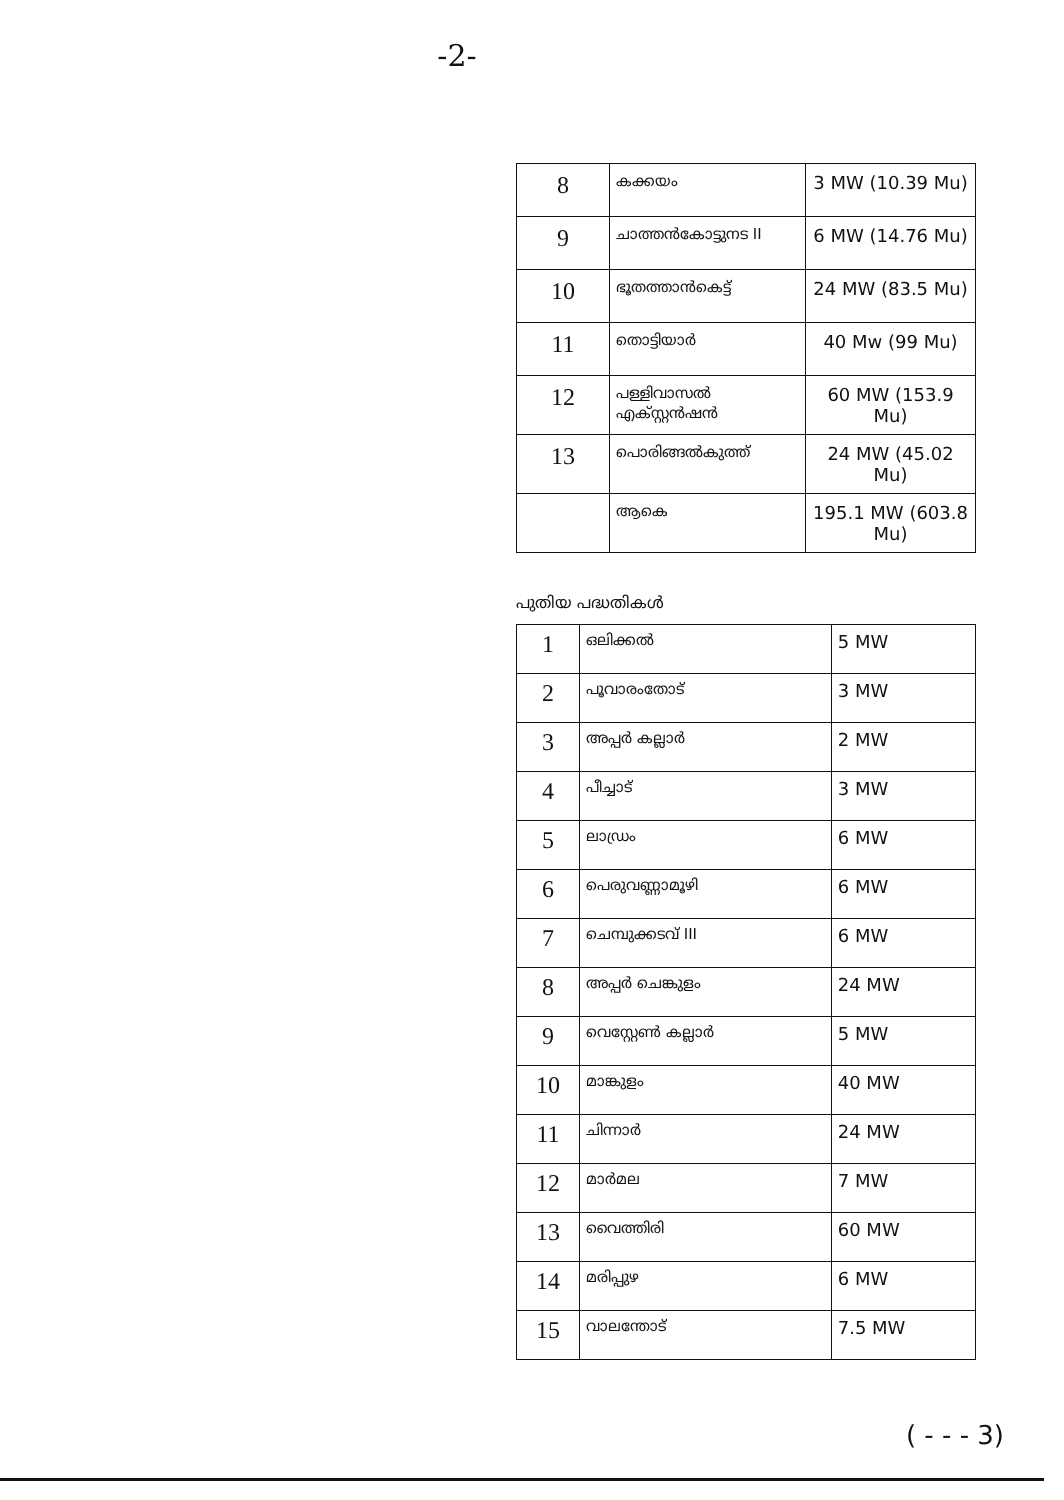-2-
| 8 | കക്കയം | 3 MW (10.39 Mu) |
| 9 | ചാത്തൻകോട്ടുനട II | 6 MW (14.76 Mu) |
| 10 | ഭൂതത്താൻകെട്ട് | 24 MW (83.5 Mu) |
| 11 | തൊട്ടിയാർ | 40 Mw (99 Mu) |
| 12 | പള്ളിവാസൽ എക്സ്റ്റൻഷൻ | 60 MW (153.9 Mu) |
| 13 | പൊരിങ്ങൽകുത്ത് | 24 MW (45.02 Mu) |
| | ആകെ | 195.1 MW (603.8 Mu) |
പുതിയ പദ്ധതികൾ
| 1 | ഒലിക്കൽ | 5 MW |
| 2 | പൂവാരംതോട് | 3 MW |
| 3 | അപ്പർ കല്ലാർ | 2 MW |
| 4 | പീച്ചാട് | 3 MW |
| 5 | ലാഡ്രം | 6 MW |
| 6 | പെരുവണ്ണാമൂഴി | 6 MW |
| 7 | ചെമ്പുക്കടവ് III | 6 MW |
| 8 | അപ്പർ ചെങ്കുളം | 24 MW |
| 9 | വെസ്റ്റേൺ കല്ലാർ | 5 MW |
| 10 | മാങ്കുളം | 40 MW |
| 11 | ചിന്നാർ | 24 MW |
| 12 | മാർമല | 7 MW |
| 13 | വൈത്തിരി | 60 MW |
| 14 | മരിപ്പുഴ | 6 MW |
| 15 | വാലന്തോട് | 7.5 MW |
( - - - 3)